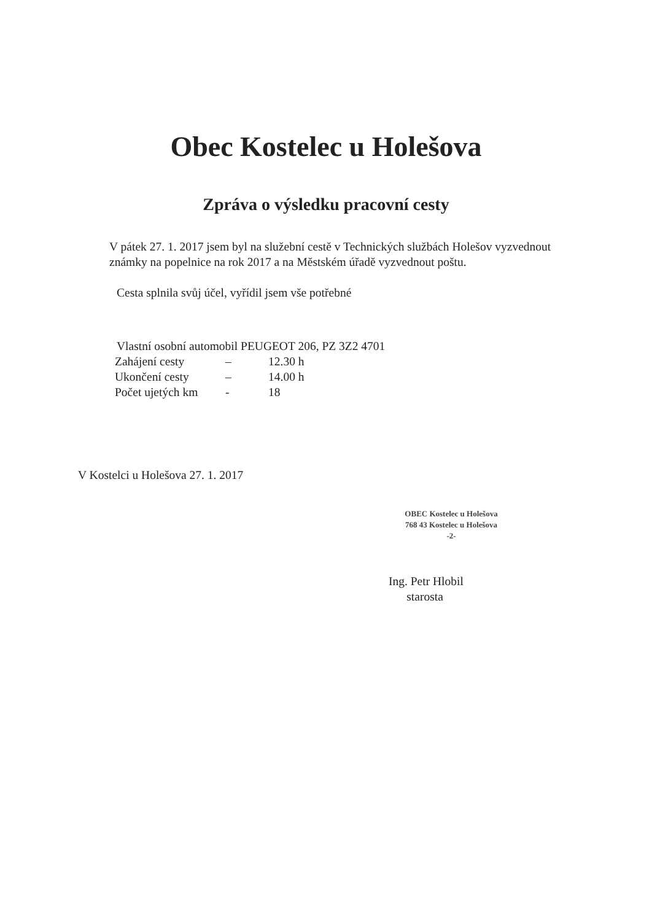Obec Kostelec u Holešova
Zpráva o výsledku pracovní cesty
V pátek 27. 1. 2017 jsem byl na služební cestě v Technických službách Holešov vyzvednout známky na popelnice na rok 2017 a na Městském úřadě vyzvednout poštu.
Cesta splnila svůj účel, vyřídil jsem vše potřebné
Vlastní osobní automobil PEUGEOT 206, PZ 3Z2 4701
| Zahájení cesty | – | 12.30 h |
| Ukončení cesty | – | 14.00 h |
| Počet ujetých km | - | 18 |
V Kostelci u Holešova 27. 1. 2017
OBEC Kostelec u Holešova
768 43 Kostelec u Holešova
-2-
Ing. Petr Hlobil
starosta